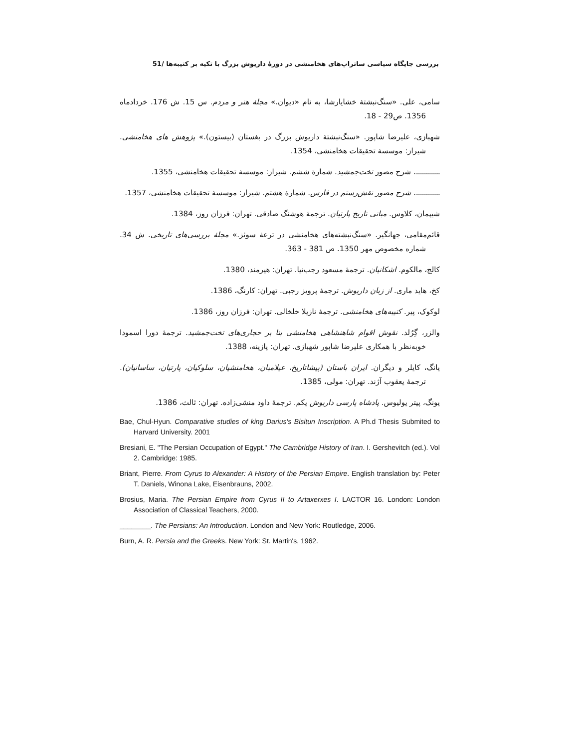بررسی جایگاه سیاسی ساتراپ‌های هخامنشی در دورهٔ داریوش بزرگ با تکیه بر کتیبه‌ها /51
سامی، علی. «سنگ‌نبشتهٔ خشایارشا، به نام «دیوان.» مجلهٔ هنر و مردم. س 15. ش 176. خردادماه 1356. ص29 - 18.
شهبازی، علیرضا شاپور. «سنگ‌نبشتهٔ داریوش بزرگ در بغستان (بیستون).» پژوهش های هخامنشی. شیراز: موسسهٔ تحقیقات هخامنشی، 1354.
ـــــــــــ. شرح مصور تخت‌جمشید. شمارهٔ ششم. شیراز: موسسهٔ تحقیقات هخامنشی، 1355.
ـــــــــــ. شرح مصور نقش‌رستم در فارس. شمارهٔ هشتم. شیراز: موسسهٔ تحقیقات هخامنشی، 1357.
شیپمان، کلاوس. مبانی تاریخ پارتیان. ترجمهٔ هوشنگ صادقی. تهران: فرزان روز، 1384.
قائم‌مقامی، جهانگیر. «سنگ‌نبشته‌های هخامنشی در ترعهٔ سوئز.» مجلهٔ بررسی‌های تاریخی. ش 34. شماره مخصوص مهر 1350. ص 381 - 363.
کالج، مالکوم. اشکانیان. ترجمهٔ مسعود رجب‌نیا. تهران: هیرمند، 1380.
کخ، هاید ماری. از زبان داریوش. ترجمهٔ پرویز رجبی. تهران: کارنگ، 1386.
لوکوک، پیر. کتیبه‌های هخامنشی. ترجمهٔ نازیلا خلخالی. تهران: فرزان روز، 1386.
والزر، گِرُلد. نقوش اقوام شاهنشاهی هخامنشی بنا بر حجاری‌های تخت‌جمشید. ترجمهٔ دورا اسمودا خوبه‌نظر با همکاری علیرضا شاپور شهبازی. تهران: پازینه، 1388.
یانگ، کایلر و دیگران. ایران باستان (پیشاتاریخ، عیلامیان، هخامنشیان، سلوکیان، پارتیان، ساسانیان). ترجمهٔ یعقوب آژند. تهران: مولی، 1385.
یونگ، پیتر یولیوس. پادشاه پارسی داریوش یکم. ترجمهٔ داود منشی‌زاده. تهران: ثالث، 1386.
Bae, Chul-Hyun. Comparative studies of king Darius's Bisitun Inscription. A Ph.d Thesis Submited to Harvard University. 2001
Bresiani, E. "The Persian Occupation of Egypt." The Cambridge History of Iran. I. Gershevitch (ed.). Vol 2. Cambridge: 1985.
Briant, Pierre. From Cyrus to Alexander: A History of the Persian Empire. English translation by: Peter T. Daniels, Winona Lake, Eisenbrauns, 2002.
Brosius, Maria. The Persian Empire from Cyrus II to Artaxerxes I. LACTOR 16. London: London Association of Classical Teachers, 2000.
________. The Persians: An Introduction. London and New York: Routledge, 2006.
Burn, A. R. Persia and the Greeks. New York: St. Martin's, 1962.